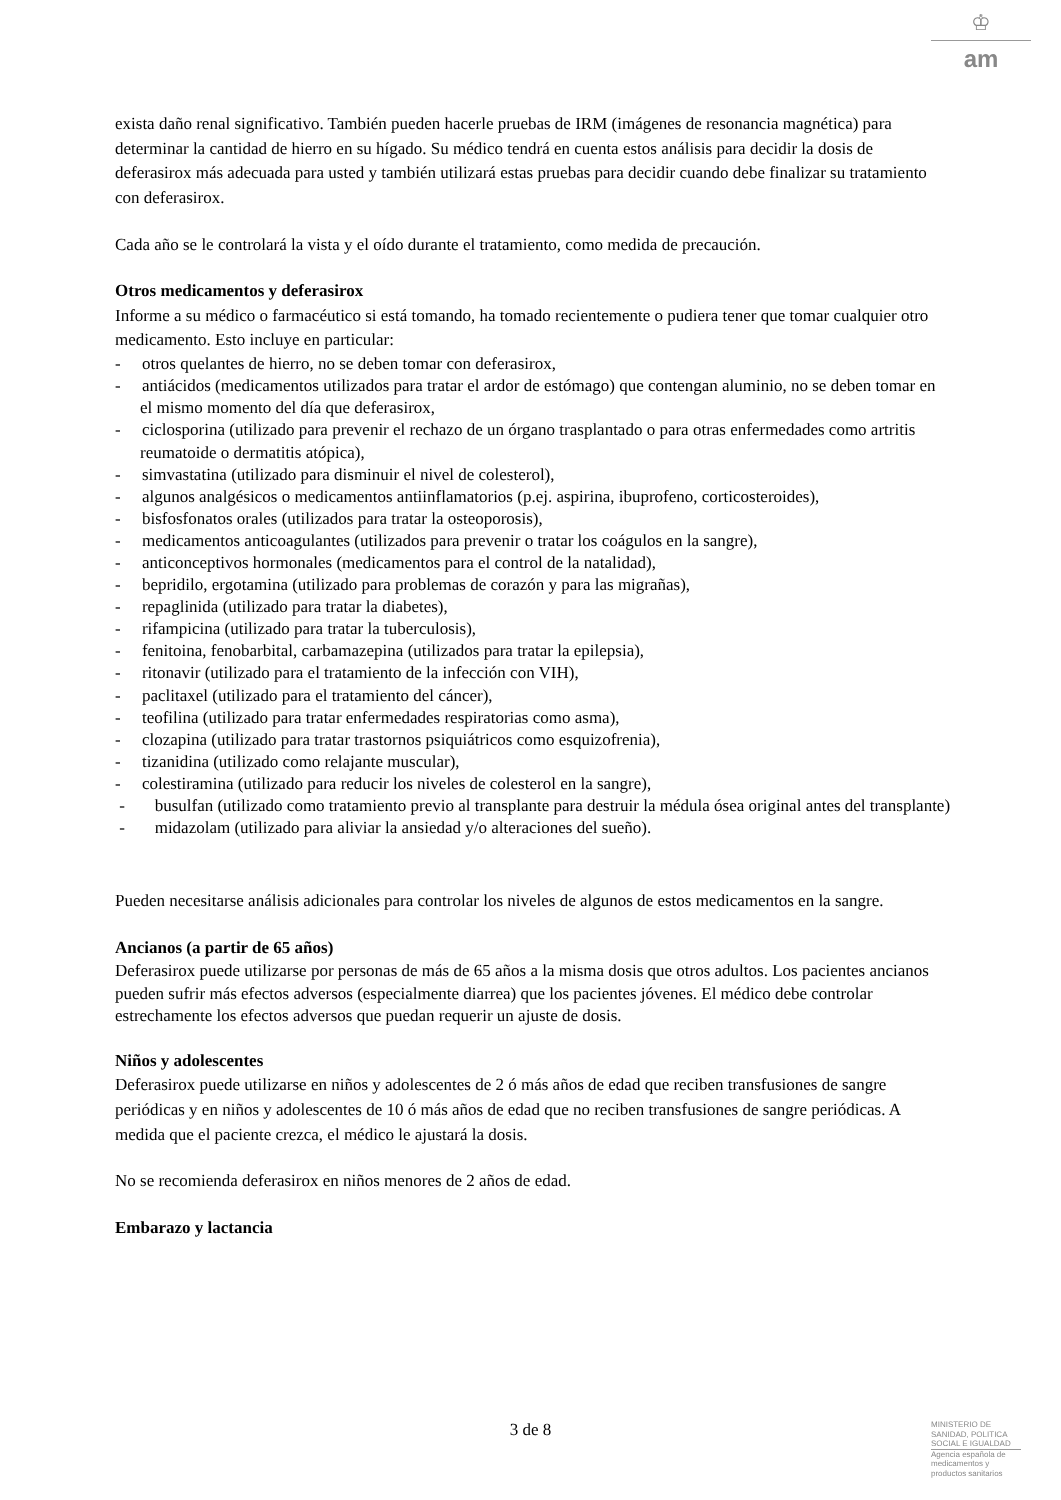♔
am
exista daño renal significativo. También pueden hacerle pruebas de IRM (imágenes de resonancia magnética) para determinar la cantidad de hierro en su hígado. Su médico tendrá en cuenta estos análisis para decidir la dosis de deferasirox más adecuada para usted y también utilizará estas pruebas para decidir cuando debe finalizar su tratamiento con deferasirox.
Cada año se le controlará la vista y el oído durante el tratamiento, como medida de precaución.
Otros medicamentos y deferasirox
Informe a su médico o farmacéutico si está tomando, ha tomado recientemente o pudiera tener que tomar cualquier otro medicamento. Esto incluye en particular:
- otros quelantes de hierro, no se deben tomar con deferasirox,
- antiácidos (medicamentos utilizados para tratar el ardor de estómago) que contengan aluminio, no se deben tomar en el mismo momento del día que deferasirox,
- ciclosporina (utilizado para prevenir el rechazo de un órgano trasplantado o para otras enfermedades como artritis reumatoide o dermatitis atópica),
- simvastatina (utilizado para disminuir el nivel de colesterol),
- algunos analgésicos o medicamentos antiinflamatorios (p.ej. aspirina, ibuprofeno, corticosteroides),
- bisfosfonatos orales (utilizados para tratar la osteoporosis),
- medicamentos anticoagulantes (utilizados para prevenir o tratar los coágulos en la sangre),
- anticonceptivos hormonales (medicamentos para el control de la natalidad),
- bepridilo, ergotamina (utilizado para problemas de corazón y para las migrañas),
- repaglinida (utilizado para tratar la diabetes),
- rifampicina (utilizado para tratar la tuberculosis),
- fenitoina, fenobarbital, carbamazepina (utilizados para tratar la epilepsia),
- ritonavir (utilizado para el tratamiento de la infección con VIH),
- paclitaxel (utilizado para el tratamiento del cáncer),
- teofilina (utilizado para tratar enfermedades respiratorias como asma),
- clozapina (utilizado para tratar trastornos psiquiátricos como esquizofrenia),
- tizanidina (utilizado como relajante muscular),
- colestiramina (utilizado para reducir los niveles de colesterol en la sangre),
- busulfan (utilizado como tratamiento previo al transplante para destruir la médula ósea original antes del transplante)
- midazolam (utilizado para aliviar la ansiedad y/o alteraciones del sueño).
Pueden necesitarse análisis adicionales para controlar los niveles de algunos de estos medicamentos en la sangre.
Ancianos (a partir de 65 años)
Deferasirox puede utilizarse por personas de más de 65 años a la misma dosis que otros adultos. Los pacientes ancianos pueden sufrir más efectos adversos (especialmente diarrea) que los pacientes jóvenes. El médico debe controlar estrechamente los efectos adversos que puedan requerir un ajuste de dosis.
Niños y adolescentes
Deferasirox puede utilizarse en niños y adolescentes de 2 ó más años de edad que reciben transfusiones de sangre periódicas y en niños y adolescentes de 10 ó más años de edad que no reciben transfusiones de sangre periódicas. A medida que el paciente crezca, el médico le ajustará la dosis.
No se recomienda deferasirox en niños menores de 2 años de edad.
Embarazo y lactancia
3 de 8
MINISTERIO DE
SANIDAD, POLITICA
SOCIAL E IGUALDAD
Agencia española de
medicamentos y
productos sanitarios